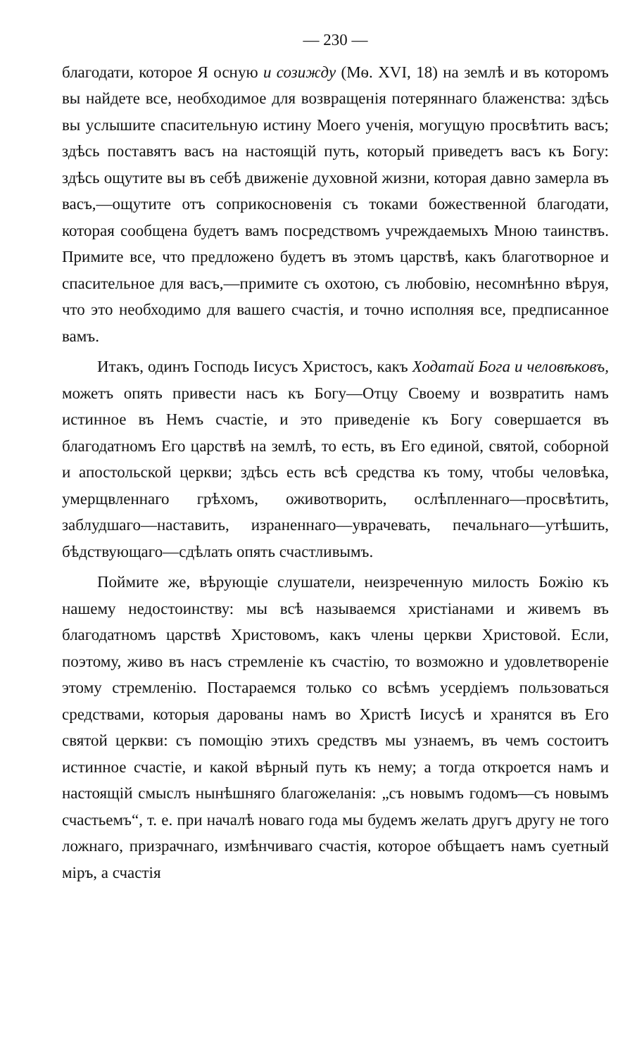— 230 —
благодати, которое Я осную и созижду (Мѳ. XVI, 18) на землѣ и въ которомъ вы найдете все, необходимое для возвращенія потеряннаго блаженства: здѣсь вы услышите спасительную истину Моего ученія, могущую просвѣтить васъ; здѣсь поставятъ васъ на настоящій путь, который приведетъ васъ къ Богу: здѣсь ощутите вы въ себѣ движеніе духовной жизни, которая давно замерла въ васъ,—ощутите отъ соприкосновенія съ токами божественной благодати, которая сообщена будетъ вамъ посредствомъ учреждаемыхъ Мною таинствъ. Примите все, что предложено будетъ въ этомъ царствѣ, какъ благотворное и спасительное для васъ,—примите съ охотою, съ любовію, несомнѣнно вѣруя, что это необходимо для вашего счастія, и точно исполняя все, предписанное вамъ.
Итакъ, одинъ Господь Іисусъ Христосъ, какъ Ходатай Бога и человѣковъ, можетъ опять привести насъ къ Богу—Отцу Своему и возвратить намъ истинное въ Немъ счастіе, и это приведеніе къ Богу совершается въ благодатномъ Его царствѣ на землѣ, то есть, въ Его единой, святой, соборной и апостольской церкви; здѣсь есть всѣ средства къ тому, чтобы человѣка, умерщвленнаго грѣхомъ, оживотворить, ослѣпленнаго—просвѣтить, заблудшаго—наставить, израненнаго—уврачевать, печальнаго—утѣшить, бѣдствующаго—сдѣлать опять счастливымъ.
Поймите же, вѣрующіе слушатели, неизреченную милость Божію къ нашему недостоинству: мы всѣ называемся христіанами и живемъ въ благодатномъ царствѣ Христовомъ, какъ члены церкви Христовой. Если, поэтому, живо въ насъ стремленіе къ счастію, то возможно и удовлетвореніе этому стремленію. Постараемся только со всѣмъ усердіемъ пользоваться средствами, которыя дарованы намъ во Христѣ Іисусѣ и хранятся въ Его святой церкви: съ помощію этихъ средствъ мы узнаемъ, въ чемъ состоитъ истинное счастіе, и какой вѣрный путь къ нему; а тогда откроется намъ и настоящій смыслъ нынѣшняго благожеланія: „съ новымъ годомъ—съ новымъ счастьемъ“, т. е. при началѣ новаго года мы будемъ желать другъ другу не того ложнаго, призрачнаго, измѣнчиваго счастія, которое обѣщаетъ намъ суетный міръ, а счастія